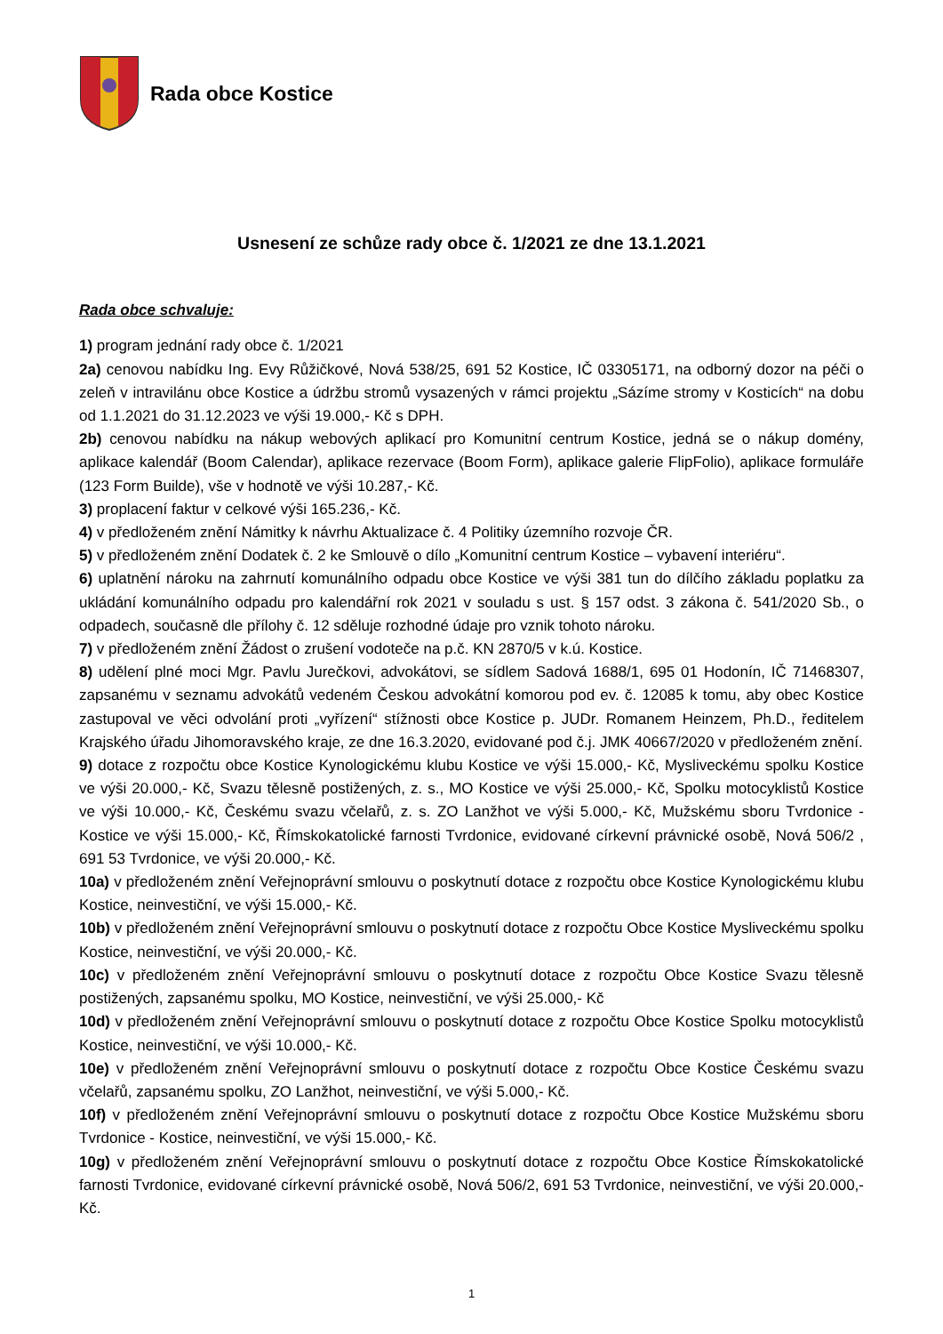Rada obce Kostice
Usnesení ze schůze rady obce č. 1/2021 ze dne 13.1.2021
Rada obce schvaluje:
1) program jednání rady obce č. 1/2021
2a) cenovou nabídku Ing. Evy Růžičkové, Nová 538/25, 691 52 Kostice, IČ 03305171, na odborný dozor na péči o zeleň v intravilánu obce Kostice a údržbu stromů vysazených v rámci projektu „Sázíme stromy v Kosticích“ na dobu od 1.1.2021 do 31.12.2023 ve výši 19.000,- Kč s DPH.
2b) cenovou nabídku na nákup webových aplikací pro Komunitní centrum Kostice, jedná se o nákup domény, aplikace kalendář (Boom Calendar), aplikace rezervace (Boom Form), aplikace galerie FlipFolio), aplikace formuláře (123 Form Builde), vše v hodnotě ve výši 10.287,- Kč.
3) proplacení faktur v celkové výši 165.236,- Kč.
4) v předloženém znění Námitky k návrhu Aktualizace č. 4 Politiky územního rozvoje ČR.
5) v předloženém znění Dodatek č. 2 ke Smlouvě o dílo „Komunitní centrum Kostice – vybavení interiéru“.
6) uplatnění nároku na zahrnutí komunálního odpadu obce Kostice ve výši 381 tun do dílčího základu poplatku za ukládání komunálního odpadu pro kalendářní rok 2021 v souladu s ust. § 157 odst. 3 zákona č. 541/2020 Sb., o odpadech, současně dle přílohy č. 12 sděluje rozhodné údaje pro vznik tohoto nároku.
7) v předloženém znění Žádost o zrušení vodoteče na p.č. KN 2870/5 v k.ú. Kostice.
8) udělení plné moci Mgr. Pavlu Jurečkovi, advokátovi, se sídlem Sadová 1688/1, 695 01 Hodonín, IČ 71468307, zapsanému v seznamu advokátů vedeném Českou advokátní komorou pod ev. č. 12085 k tomu, aby obec Kostice zastupoval ve věci odvolání proti „vyřízení“ stížnosti obce Kostice p. JUDr. Romanem Heinzem, Ph.D., ředitelem Krajského úřadu Jihomoravského kraje, ze dne 16.3.2020, evidované pod č.j. JMK 40667/2020 v předloženém znění.
9) dotace z rozpočtu obce Kostice Kynologickému klubu Kostice ve výši 15.000,- Kč, Mysliveckému spolku Kostice ve výši 20.000,- Kč, Svazu tělesně postižených, z. s., MO Kostice ve výši 25.000,- Kč, Spolku motocyklistů Kostice ve výši 10.000,- Kč, Českému svazu včelařů, z. s. ZO Lanžhot ve výši 5.000,- Kč, Mužskému sboru Tvrdonice - Kostice ve výši 15.000,- Kč, Římskokatolické farnosti Tvrdonice, evidované církevní právnické osobě, Nová 506/2 , 691 53 Tvrdonice, ve výši 20.000,- Kč.
10a) v předloženém znění Veřejnoprávní smlouvu o poskytnutí dotace z rozpočtu obce Kostice Kynologickému klubu Kostice, neinvestiční, ve výši 15.000,- Kč.
10b) v předloženém znění Veřejnoprávní smlouvu o poskytnutí dotace z rozpočtu Obce Kostice Mysliveckému spolku Kostice, neinvestiční, ve výši 20.000,- Kč.
10c) v předloženém znění Veřejnoprávní smlouvu o poskytnutí dotace z rozpočtu Obce Kostice Svazu tělesně postižených, zapsanému spolku, MO Kostice, neinvestiční, ve výši 25.000,- Kč
10d) v předloženém znění Veřejnoprávní smlouvu o poskytnutí dotace z rozpočtu Obce Kostice Spolku motocyklistů Kostice, neinvestiční, ve výši 10.000,- Kč.
10e) v předloženém znění Veřejnoprávní smlouvu o poskytnutí dotace z rozpočtu Obce Kostice Českému svazu včelařů, zapsanému spolku, ZO Lanžhot, neinvestiční, ve výši 5.000,- Kč.
10f) v předloženém znění Veřejnoprávní smlouvu o poskytnutí dotace z rozpočtu Obce Kostice Mužskému sboru Tvrdonice - Kostice, neinvestiční, ve výši 15.000,- Kč.
10g) v předloženém znění Veřejnoprávní smlouvu o poskytnutí dotace z rozpočtu Obce Kostice Římskokatolické farnosti Tvrdonice, evidované církevní právnické osobě, Nová 506/2, 691 53 Tvrdonice, neinvestiční, ve výši 20.000,- Kč.
1